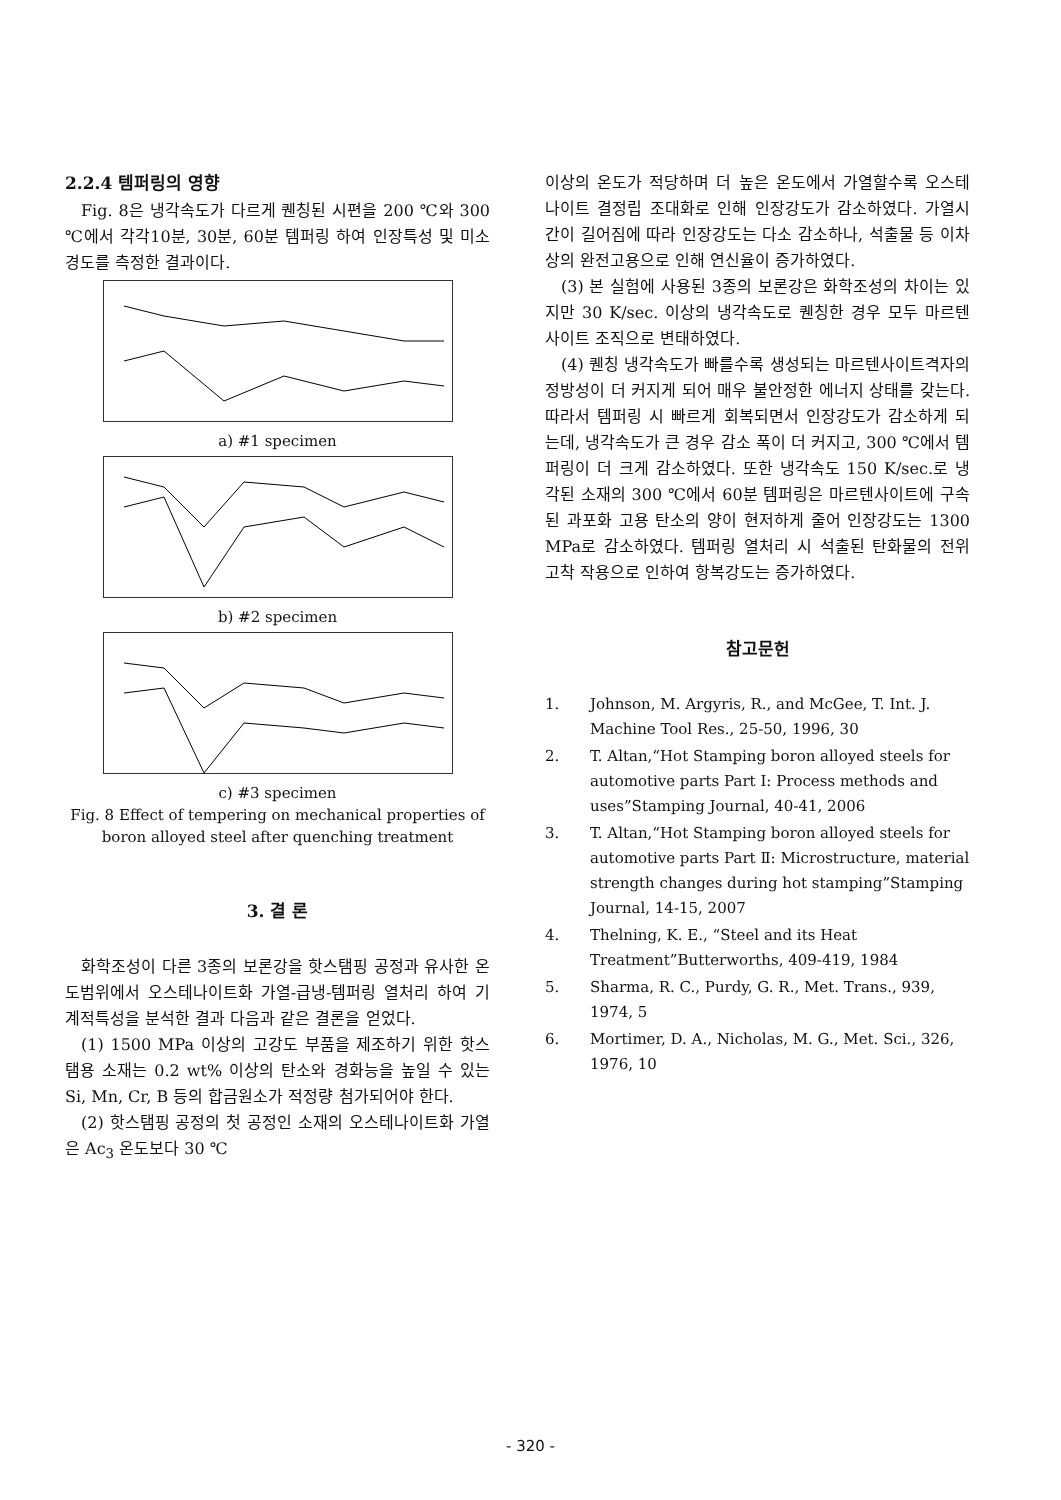2.2.4 템퍼링의 영향
Fig. 8은 냉각속도가 다르게 퀜칭된 시편을 200 ℃와 300 ℃에서 각각10분, 30분, 60분 템퍼링 하여 인장특성 및 미소경도를 측정한 결과이다.
a) #1 specimen
b) #2 specimen
c) #3 specimen
Fig. 8 Effect of tempering on mechanical properties of boron alloyed steel after quenching treatment
3. 결 론
화학조성이 다른 3종의 보론강을 핫스탬핑 공정과 유사한 온도범위에서 오스테나이트화 가열-급냉-템퍼링 열처리 하여 기계적특성을 분석한 결과 다음과 같은 결론을 얻었다.
(1) 1500 MPa 이상의 고강도 부품을 제조하기 위한 핫스탬용 소재는 0.2 wt% 이상의 탄소와 경화능을 높일 수 있는 Si, Mn, Cr, B 등의 합금원소가 적정량 첨가되어야 한다.
(2) 핫스탬핑 공정의 첫 공정인 소재의 오스테나이트화 가열은 Ac<sub>3</sub> 온도보다 30 ℃
이상의 온도가 적당하며 더 높은 온도에서 가열할수록 오스테나이트 결정립 조대화로 인해 인장강도가 감소하였다. 가열시간이 길어짐에 따라 인장강도는 다소 감소하나, 석출물 등 이차상의 완전고용으로 인해 연신율이 증가하였다.
(3) 본 실험에 사용된 3종의 보론강은 화학조성의 차이는 있지만 30 K/sec. 이상의 냉각속도로 퀜칭한 경우 모두 마르텐사이트 조직으로 변태하였다.
(4) 퀜칭 냉각속도가 빠를수록 생성되는 마르텐사이트격자의 정방성이 더 커지게 되어 매우 불안정한 에너지 상태를 갖는다. 따라서 템퍼링 시 빠르게 회복되면서 인장강도가 감소하게 되는데, 냉각속도가 큰 경우 감소 폭이 더 커지고, 300 ℃에서 템퍼링이 더 크게 감소하였다. 또한 냉각속도 150 K/sec.로 냉각된 소재의 300 ℃에서 60분 템퍼링은 마르텐사이트에 구속된 과포화 고용 탄소의 양이 현저하게 줄어 인장강도는 1300 MPa로 감소하였다. 템퍼링 열처리 시 석출된 탄화물의 전위 고착 작용으로 인하여 항복강도는 증가하였다.
참고문헌
1. Johnson, M. Argyris, R., and McGee, T. Int. J. Machine Tool Res., 25-50, 1996, 30
2. T. Altan,“Hot Stamping boron alloyed steels for automotive parts Part Ⅰ: Process methods and uses”Stamping Journal, 40-41, 2006
3. T. Altan,“Hot Stamping boron alloyed steels for automotive parts Part Ⅱ: Microstructure, material strength changes during hot stamping”Stamping Journal, 14-15, 2007
4. Thelning, K. E., “Steel and its Heat Treatment”Butterworths, 409-419, 1984
5. Sharma, R. C., Purdy, G. R., Met. Trans., 939, 1974, 5
6. Mortimer, D. A., Nicholas, M. G., Met. Sci., 326, 1976, 10
- 320 -